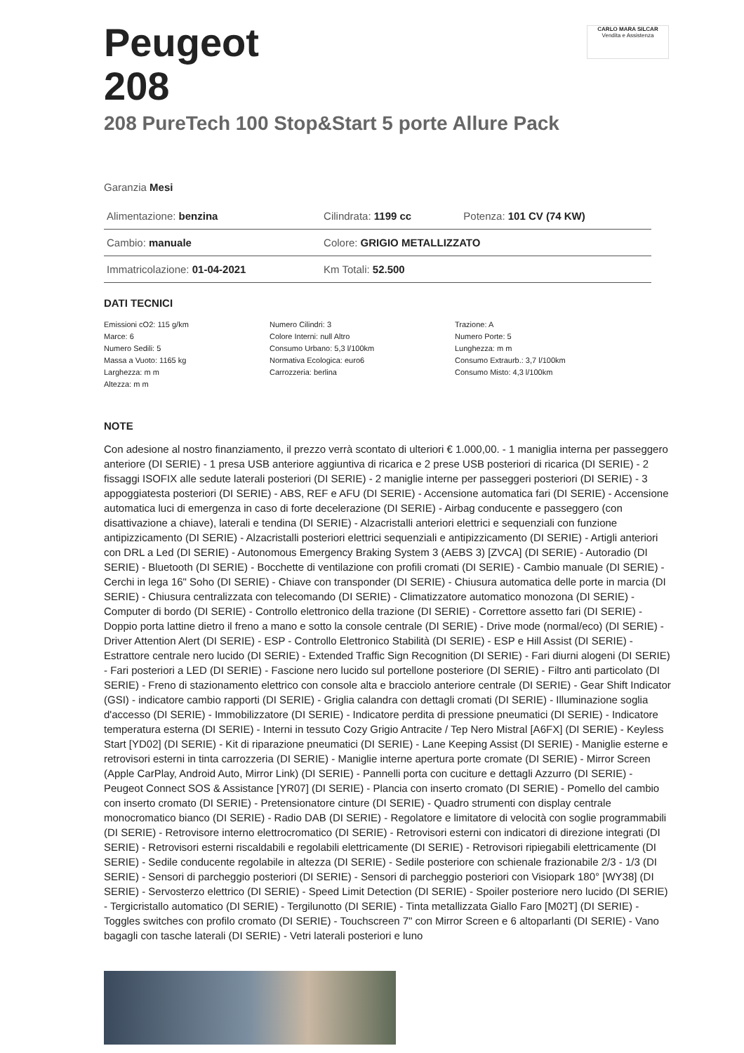CARLO MARA SILCAR
Vendita e Assistenza
Peugeot
208
208 PureTech 100 Stop&Start 5 porte Allure Pack
Garanzia Mesi
| Alimentazione: benzina | Cilindrata: 1199 cc | Potenza: 101 CV (74 KW) |
| Cambio: manuale | Colore: GRIGIO METALLIZZATO | |
| Immatricolazione: 01-04-2021 | Km Totali: 52.500 | |
DATI TECNICI
Emissioni cO2: 115 g/km
Marce: 6
Numero Sedili: 5
Massa a Vuoto: 1165 kg
Larghezza: m m
Altezza: m m
Numero Cilindri: 3
Colore Interni: null Altro
Consumo Urbano: 5,3 l/100km
Normativa Ecologica: euro6
Carrozzeria: berlina
Trazione: A
Numero Porte: 5
Lunghezza: m m
Consumo Extraurb.: 3,7 l/100km
Consumo Misto: 4,3 l/100km
NOTE
Con adesione al nostro finanziamento, il prezzo verrà scontato di ulteriori € 1.000,00. - 1 maniglia interna per passeggero anteriore (DI SERIE) - 1 presa USB anteriore aggiuntiva di ricarica e 2 prese USB posteriori di ricarica (DI SERIE) - 2 fissaggi ISOFIX alle sedute laterali posteriori (DI SERIE) - 2 maniglie interne per passeggeri posteriori (DI SERIE) - 3 appoggiatesta posteriori (DI SERIE) - ABS, REF e AFU (DI SERIE) - Accensione automatica fari (DI SERIE) - Accensione automatica luci di emergenza in caso di forte decelerazione (DI SERIE) - Airbag conducente e passeggero (con disattivazione a chiave), laterali e tendina (DI SERIE) - Alzacristalli anteriori elettrici e sequenziali con funzione antipizzicamento (DI SERIE) - Alzacristalli posteriori elettrici sequenziali e antipizzicamento (DI SERIE) - Artigli anteriori con DRL a Led (DI SERIE) - Autonomous Emergency Braking System 3 (AEBS 3) [ZVCA] (DI SERIE) - Autoradio (DI SERIE) - Bluetooth (DI SERIE) - Bocchette di ventilazione con profili cromati (DI SERIE) - Cambio manuale (DI SERIE) - Cerchi in lega 16" Soho (DI SERIE) - Chiave con transponder (DI SERIE) - Chiusura automatica delle porte in marcia (DI SERIE) - Chiusura centralizzata con telecomando (DI SERIE) - Climatizzatore automatico monozona (DI SERIE) - Computer di bordo (DI SERIE) - Controllo elettronico della trazione (DI SERIE) - Correttore assetto fari (DI SERIE) - Doppio porta lattine dietro il freno a mano e sotto la console centrale (DI SERIE) - Drive mode (normal/eco) (DI SERIE) - Driver Attention Alert (DI SERIE) - ESP - Controllo Elettronico Stabilità (DI SERIE) - ESP e Hill Assist (DI SERIE) - Estrattore centrale nero lucido (DI SERIE) - Extended Traffic Sign Recognition (DI SERIE) - Fari diurni alogeni (DI SERIE) - Fari posteriori a LED (DI SERIE) - Fascione nero lucido sul portellone posteriore (DI SERIE) - Filtro anti particolato (DI SERIE) - Freno di stazionamento elettrico con console alta e bracciolo anteriore centrale (DI SERIE) - Gear Shift Indicator (GSI) - indicatore cambio rapporti (DI SERIE) - Griglia calandra con dettagli cromati (DI SERIE) - Illuminazione soglia d'accesso (DI SERIE) - Immobilizzatore (DI SERIE) - Indicatore perdita di pressione pneumatici (DI SERIE) - Indicatore temperatura esterna (DI SERIE) - Interni in tessuto Cozy Grigio Antracite / Tep Nero Mistral [A6FX] (DI SERIE) - Keyless Start [YD02] (DI SERIE) - Kit di riparazione pneumatici (DI SERIE) - Lane Keeping Assist (DI SERIE) - Maniglie esterne e retrovisori esterni in tinta carrozzeria (DI SERIE) - Maniglie interne apertura porte cromate (DI SERIE) - Mirror Screen (Apple CarPlay, Android Auto, Mirror Link) (DI SERIE) - Pannelli porta con cuciture e dettagli Azzurro (DI SERIE) - Peugeot Connect SOS & Assistance [YR07] (DI SERIE) - Plancia con inserto cromato (DI SERIE) - Pomello del cambio con inserto cromato (DI SERIE) - Pretensionatore cinture (DI SERIE) - Quadro strumenti con display centrale monocromatico bianco (DI SERIE) - Radio DAB (DI SERIE) - Regolatore e limitatore di velocità con soglie programmabili (DI SERIE) - Retrovisore interno elettrocromatico (DI SERIE) - Retrovisori esterni con indicatori di direzione integrati (DI SERIE) - Retrovisori esterni riscaldabili e regolabili elettricamente (DI SERIE) - Retrovisori ripiegabili elettricamente (DI SERIE) - Sedile conducente regolabile in altezza (DI SERIE) - Sedile posteriore con schienale frazionabile 2/3 - 1/3 (DI SERIE) - Sensori di parcheggio posteriori (DI SERIE) - Sensori di parcheggio posteriori con Visiopark 180° [WY38] (DI SERIE) - Servosterzo elettrico (DI SERIE) - Speed Limit Detection (DI SERIE) - Spoiler posteriore nero lucido (DI SERIE) - Tergicristallo automatico (DI SERIE) - Tergilunotto (DI SERIE) - Tinta metallizzata Giallo Faro [M02T] (DI SERIE) - Toggles switches con profilo cromato (DI SERIE) - Touchscreen 7" con Mirror Screen e 6 altoparlanti (DI SERIE) - Vano bagagli con tasche laterali (DI SERIE) - Vetri laterali posteriori e luno